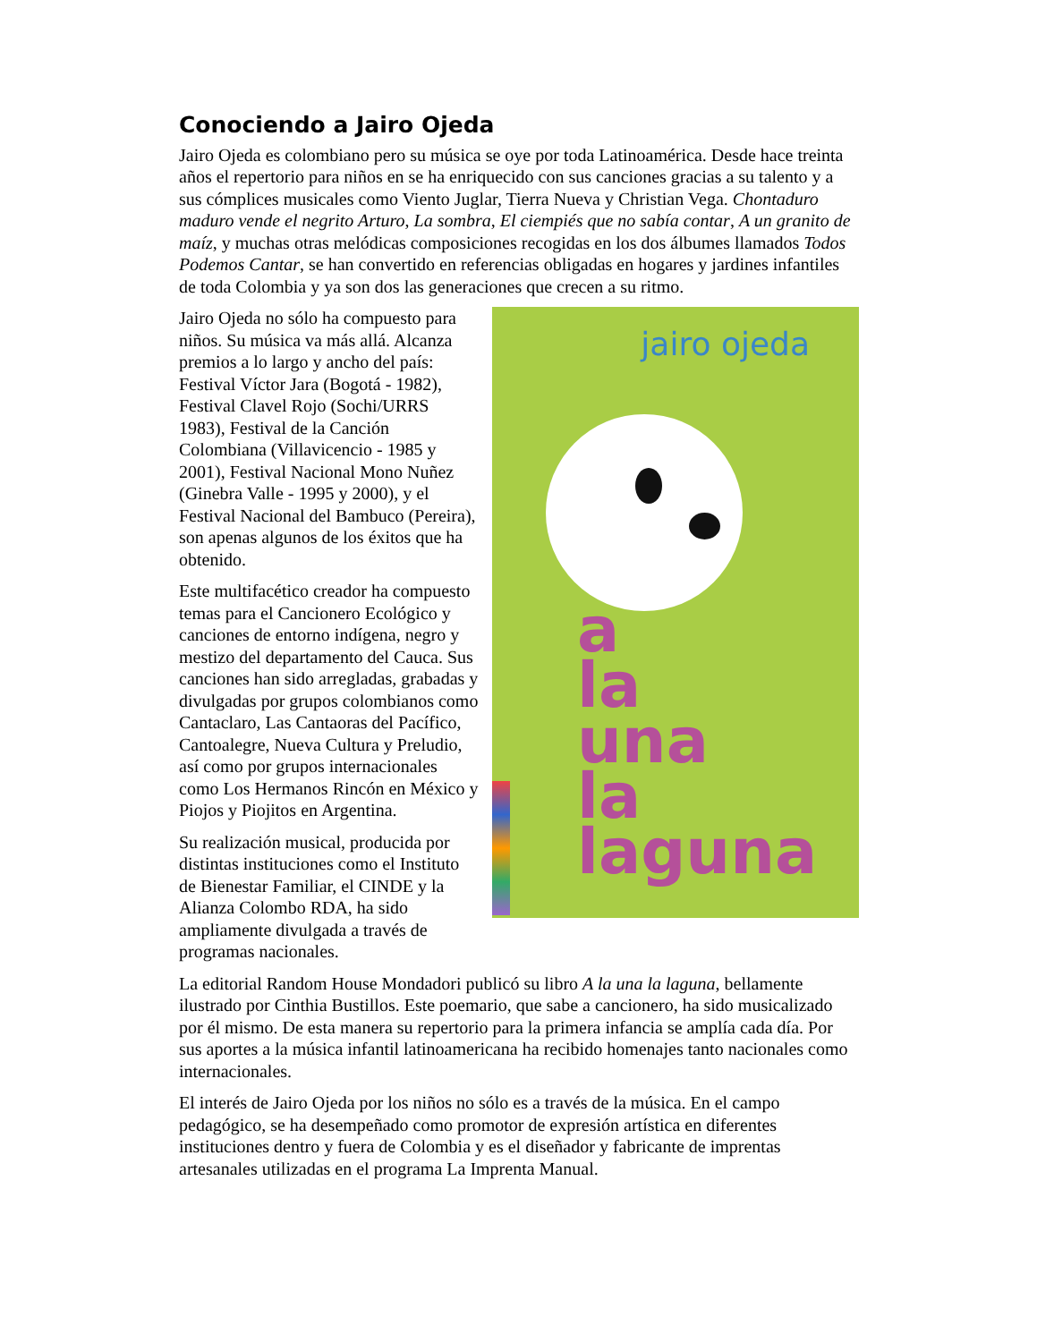Conociendo a Jairo Ojeda
Jairo Ojeda es colombiano pero su música se oye por toda Latinoamérica. Desde hace treinta años el repertorio para niños en se ha enriquecido con sus canciones gracias a su talento y a sus cómplices musicales como Viento Juglar, Tierra Nueva y Christian Vega. Chontaduro maduro vende el negrito Arturo, La sombra, El ciempiés que no sabía contar, A un granito de maíz, y muchas otras melódicas composiciones recogidas en los dos álbumes llamados Todos Podemos Cantar, se han convertido en referencias obligadas en hogares y jardines infantiles de toda Colombia y ya son dos las generaciones que crecen a su ritmo.
jairo ojeda
a
la
una
la
laguna
Jairo Ojeda no sólo ha compuesto para niños. Su música va más allá. Alcanza premios a lo largo y ancho del país: Festival Víctor Jara (Bogotá - 1982), Festival Clavel Rojo (Sochi/URRS 1983), Festival de la Canción Colombiana (Villavicencio - 1985 y 2001), Festival Nacional Mono Nuñez (Ginebra Valle - 1995 y 2000), y el Festival Nacional del Bambuco (Pereira), son apenas algunos de los éxitos que ha obtenido.
Este multifacético creador ha compuesto temas para el Cancionero Ecológico y canciones de entorno indígena, negro y mestizo del departamento del Cauca. Sus canciones han sido arregladas, grabadas y divulgadas por grupos colombianos como Cantaclaro, Las Cantaoras del Pacífico, Cantoalegre, Nueva Cultura y Preludio, así como por grupos internacionales como Los Hermanos Rincón en México y Piojos y Piojitos en Argentina.
Su realización musical, producida por distintas instituciones como el Instituto de Bienestar Familiar, el CINDE y la Alianza Colombo RDA, ha sido ampliamente divulgada a través de programas nacionales.
La editorial Random House Mondadori publicó su libro A la una la laguna, bellamente ilustrado por Cinthia Bustillos. Este poemario, que sabe a cancionero, ha sido musicalizado por él mismo. De esta manera su repertorio para la primera infancia se amplía cada día. Por sus aportes a la música infantil latinoamericana ha recibido homenajes tanto nacionales como internacionales.
El interés de Jairo Ojeda por los niños no sólo es a través de la música. En el campo pedagógico, se ha desempeñado como promotor de expresión artística en diferentes instituciones dentro y fuera de Colombia y es el diseñador y fabricante de imprentas artesanales utilizadas en el programa La Imprenta Manual.